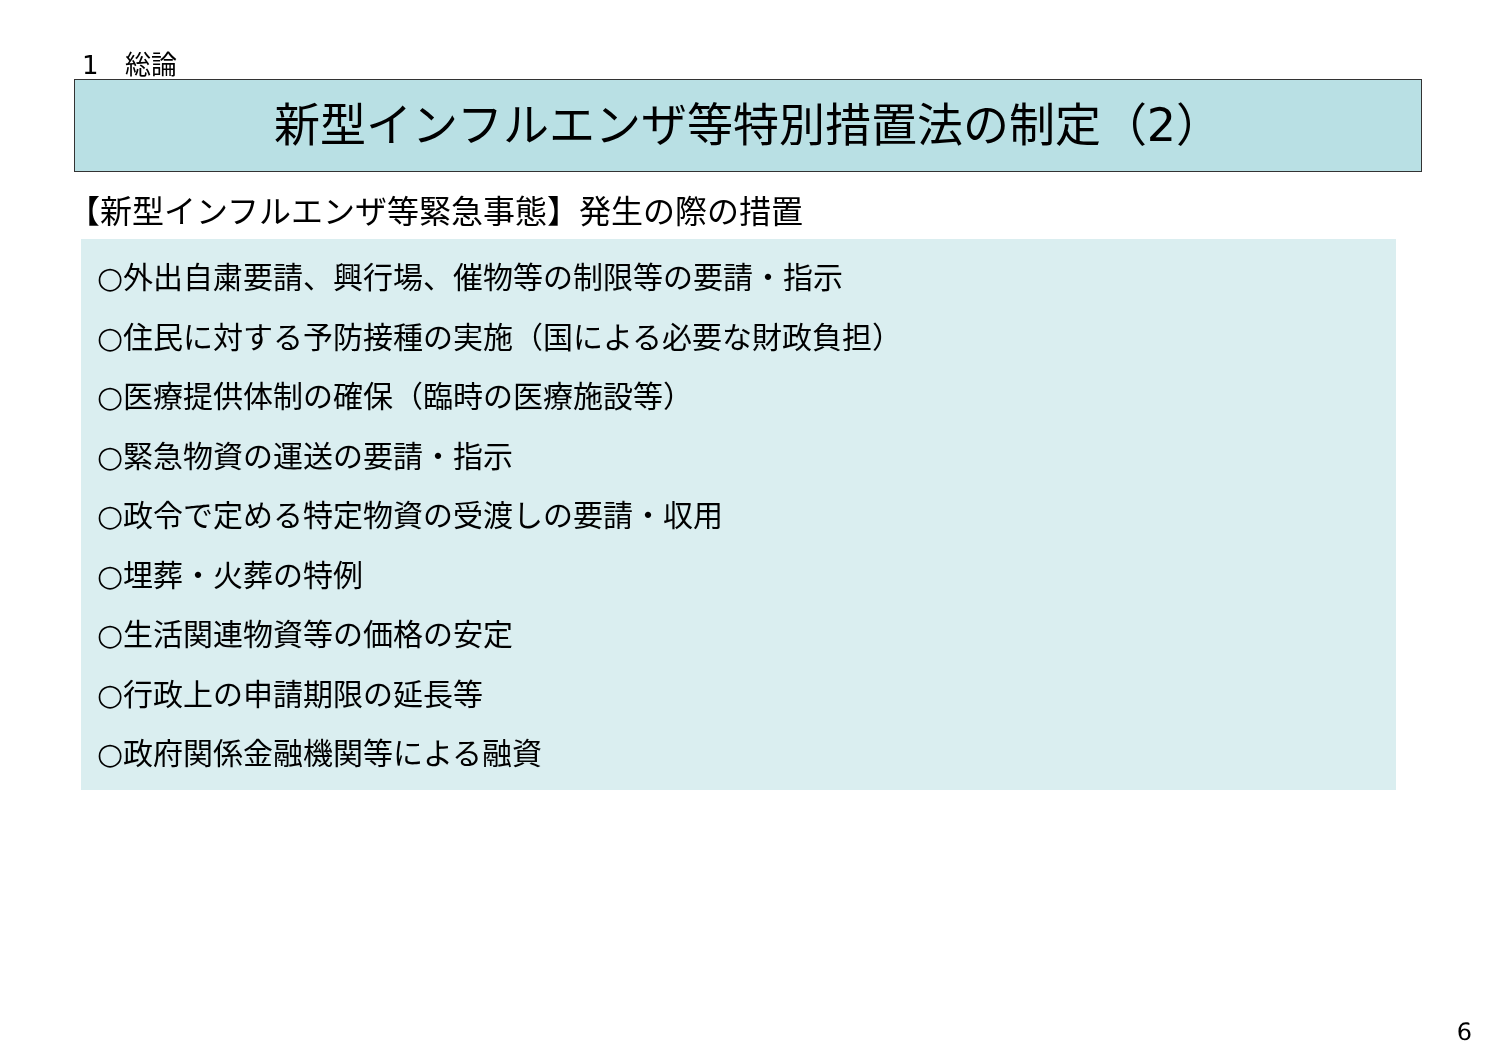1　総論
新型インフルエンザ等特別措置法の制定（2）
【新型インフルエンザ等緊急事態】発生の際の措置
○外出自粛要請、興行場、催物等の制限等の要請・指示
○住民に対する予防接種の実施（国による必要な財政負担）
○医療提供体制の確保（臨時の医療施設等）
○緊急物資の運送の要請・指示
○政令で定める特定物資の受渡しの要請・収用
○埋葬・火葬の特例
○生活関連物資等の価格の安定
○行政上の申請期限の延長等
○政府関係金融機関等による融資
6